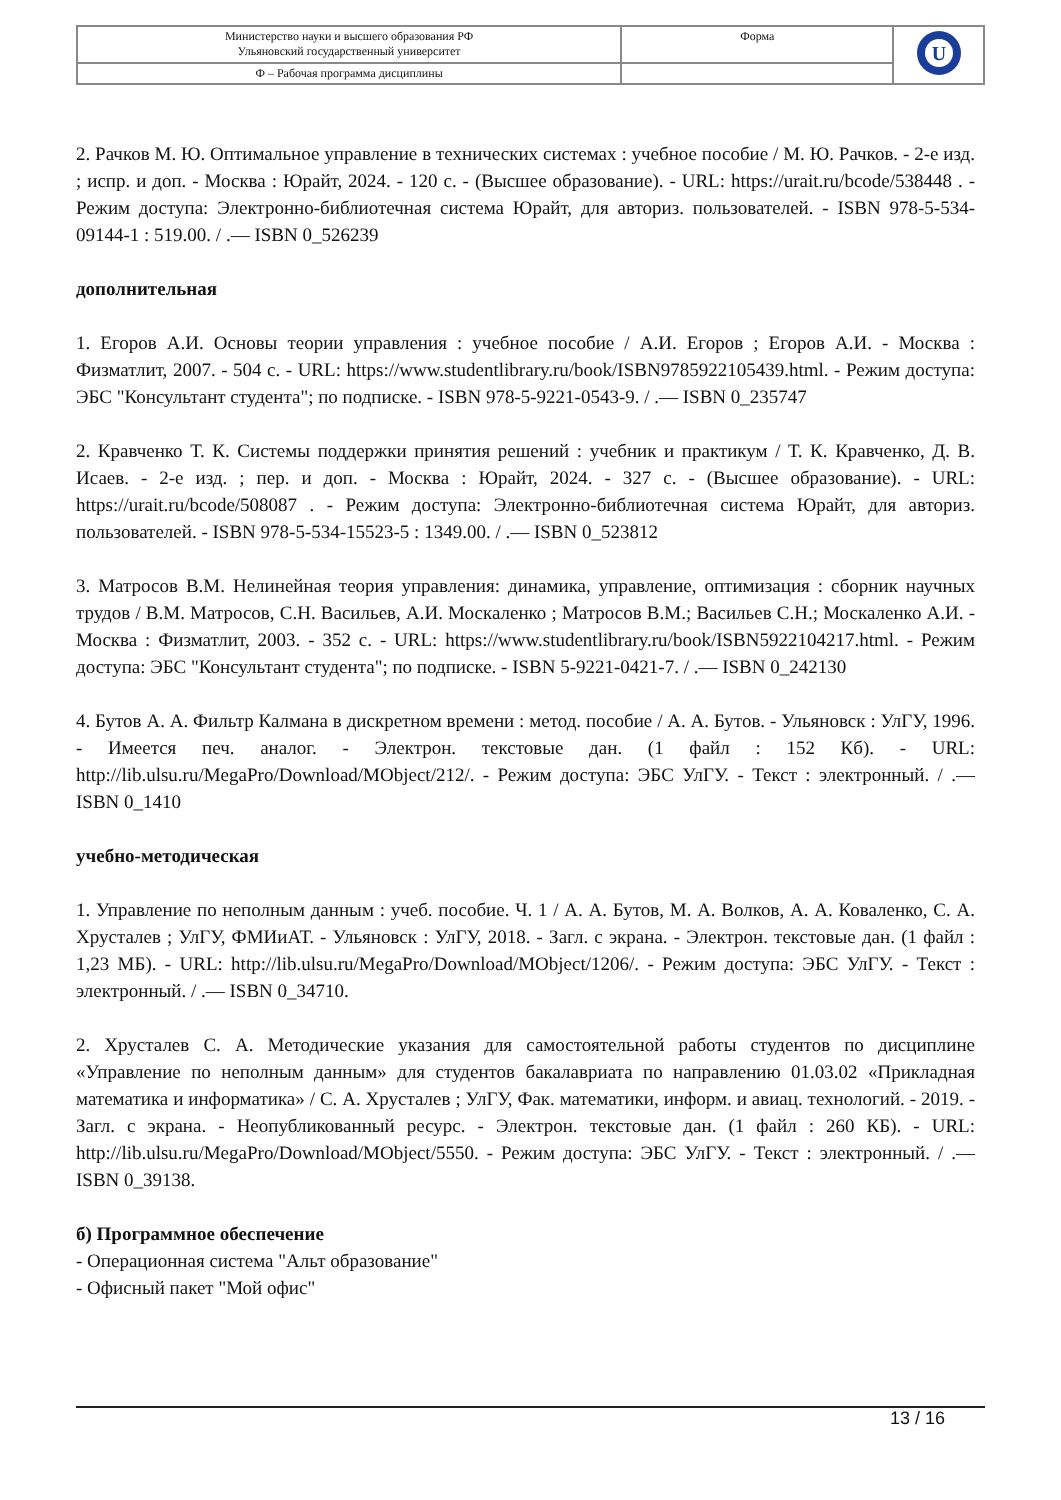| Министерство науки и высшего образования РФ Ульяновский государственный университет | Форма | U |
| Ф – Рабочая программа дисциплины | | |
2. Рачков М. Ю. Оптимальное управление в технических системах : учебное пособие / М. Ю. Рачков. - 2-е изд. ; испр. и доп. - Москва : Юрайт, 2024. - 120 с. - (Высшее образование). - URL: https://urait.ru/bcode/538448 . - Режим доступа: Электронно-библиотечная система Юрайт, для авториз. пользователей. - ISBN 978-5-534-09144-1 : 519.00. / .— ISBN 0_526239
дополнительная
1. Егоров А.И. Основы теории управления : учебное пособие / А.И. Егоров ; Егоров А.И. - Москва : Физматлит, 2007. - 504 с. - URL: https://www.studentlibrary.ru/book/ISBN9785922105439.html. - Режим доступа: ЭБС "Консультант студента"; по подписке. - ISBN 978-5-9221-0543-9. / .— ISBN 0_235747
2. Кравченко Т. К. Системы поддержки принятия решений : учебник и практикум / Т. К. Кравченко, Д. В. Исаев. - 2-е изд. ; пер. и доп. - Москва : Юрайт, 2024. - 327 с. - (Высшее образование). - URL: https://urait.ru/bcode/508087 . - Режим доступа: Электронно-библиотечная система Юрайт, для авториз. пользователей. - ISBN 978-5-534-15523-5 : 1349.00. / .— ISBN 0_523812
3. Матросов В.М. Нелинейная теория управления: динамика, управление, оптимизация : сборник научных трудов / В.М. Матросов, С.Н. Васильев, А.И. Москаленко ; Матросов В.М.; Васильев С.Н.; Москаленко А.И. - Москва : Физматлит, 2003. - 352 с. - URL: https://www.studentlibrary.ru/book/ISBN5922104217.html. - Режим доступа: ЭБС "Консультант студента"; по подписке. - ISBN 5-9221-0421-7. / .— ISBN 0_242130
4. Бутов А. А. Фильтр Калмана в дискретном времени : метод. пособие / А. А. Бутов. - Ульяновск : УлГУ, 1996. - Имеется печ. аналог. - Электрон. текстовые дан. (1 файл : 152 Кб). - URL: http://lib.ulsu.ru/MegaPro/Download/MObject/212/. - Режим доступа: ЭБС УлГУ. - Текст : электронный. / .— ISBN 0_1410
учебно-методическая
1. Управление по неполным данным : учеб. пособие. Ч. 1 / А. А. Бутов, М. А. Волков, А. А. Коваленко, С. А. Хрусталев ; УлГУ, ФМИиАТ. - Ульяновск : УлГУ, 2018. - Загл. с экрана. - Электрон. текстовые дан. (1 файл : 1,23 МБ). - URL: http://lib.ulsu.ru/MegaPro/Download/MObject/1206/. - Режим доступа: ЭБС УлГУ. - Текст : электронный. / .— ISBN 0_34710.
2. Хрусталев С. А. Методические указания для самостоятельной работы студентов по дисциплине «Управление по неполным данным» для студентов бакалавриата по направлению 01.03.02 «Прикладная математика и информатика» / С. А. Хрусталев ; УлГУ, Фак. математики, информ. и авиац. технологий. - 2019. - Загл. с экрана. - Неопубликованный ресурс. - Электрон. текстовые дан. (1 файл : 260 КБ). - URL: http://lib.ulsu.ru/MegaPro/Download/MObject/5550. - Режим доступа: ЭБС УлГУ. - Текст : электронный. / .— ISBN 0_39138.
б) Программное обеспечение
- Операционная система "Альт образование"
- Офисный пакет "Мой офис"
13 / 16